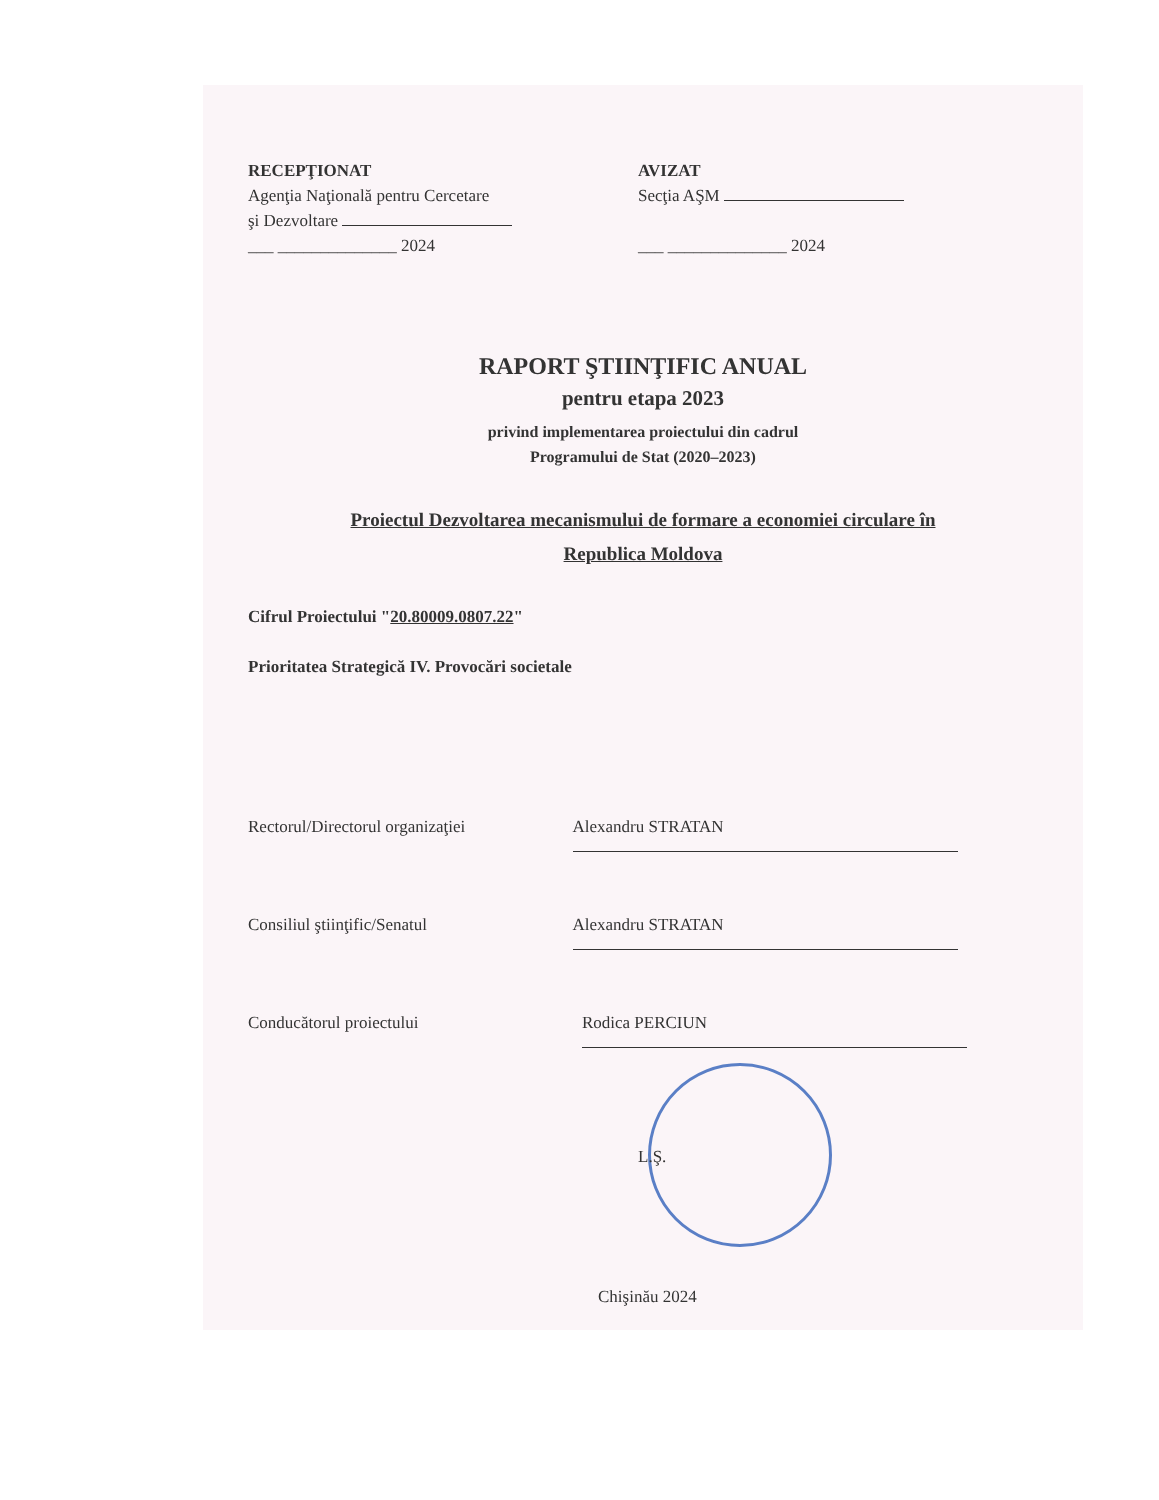RECEPŢIONAT
Agenţia Naţională pentru Cercetare
şi Dezvoltare
___ ______________ 2024
AVIZAT
Secţia AŞM
___ ______________ 2024
RAPORT ŞTIINŢIFIC ANUAL
pentru etapa 2023
privind implementarea proiectului din cadrul
Programului de Stat (2020–2023)
Proiectul Dezvoltarea mecanismului de formare a economiei circulare în
Republica Moldova
Cifrul Proiectului "20.80009.0807.22"
Prioritatea Strategică IV. Provocări societale
Rectorul/Directorul organizaţiei Alexandru STRATAN
Consiliul ştiinţific/Senatul Alexandru STRATAN
Conducătorul proiectului Rodica PERCIUN
L.Ş.
Chişinău 2024